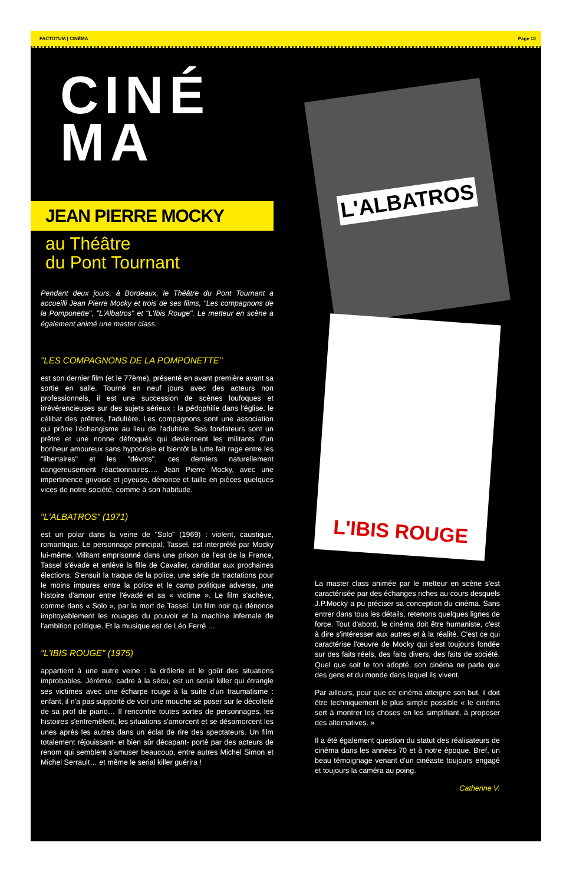FACTOTUM | CINÉMA Page 10
CINÉ
MA
JEAN PIERRE MOCKY
au Théâtre
du Pont Tournant
Pendant deux jours, à Bordeaux, le Théâtre du Pont Tournant a accueilli Jean Pierre Mocky et trois de ses films, "Les compagnons de la Pomponette", "L'Albatros" et "L'Ibis Rouge". Le metteur en scène a également animé une master class.
"LES COMPAGNONS DE LA POMPONETTE"
est son dernier film (et le 77ème), présenté en avant première avant sa sortie en salle. Tourné en neuf jours avec des acteurs non professionnels, il est une succession de scènes loufoques et irrévérencieuses sur des sujets sérieux : la pédophilie dans l'église, le célibat des prêtres, l'adultère. Les compagnons sont une association qui prône l'échangisme au lieu de l'adultère. Ses fondateurs sont un prêtre et une nonne défroqués qui deviennent les militants d'un bonheur amoureux sans hypocrisie et bientôt la lutte fait rage entre les "libertaires" et les "dévots", ces derniers naturellement dangereusement réactionnaires…. Jean Pierre Mocky, avec une impertinence grivoise et joyeuse, dénonce et taille en pièces quelques vices de notre société, comme à son habitude.
"L'ALBATROS" (1971)
est un polar dans la veine de "Solo" (1969) : violent, caustique, romantique. Le personnage principal, Tassel, est interprété par Mocky lui-même. Militant emprisonné dans une prison de l'est de la France, Tassel s'évade et enlève la fille de Cavalier, candidat aux prochaines élections. S'ensuit la traque de la police, une série de tractations pour le moins impures entre la police et le camp politique adverse, une histoire d'amour entre l'évadé et sa « victime ». Le film s'achève, comme dans « Solo », par la mort de Tassel. Un film noir qui dénonce impitoyablement les rouages du pouvoir et la machine infernale de l'ambition politique. Et la musique est de Léo Ferré …
"L'IBIS ROUGE" (1975)
appartient à une autre veine : la drôlerie et le goût des situations improbables. Jérémie, cadre à la sécu, est un serial killer qui étrangle ses victimes avec une écharpe rouge à la suite d'un traumatisme : enfant, il n'a pas supporté de voir une mouche se poser sur le décolleté de sa prof de piano… Il rencontre toutes sortes de personnages, les histoires s'entremêlent, les situations s'amorcent et se désamorcent les unes après les autres dans un éclat de rire des spectateurs. Un film totalement réjouissant- et bien sûr décapant- porté par des acteurs de renom qui semblent s'amuser beaucoup, entre autres Michel Simon et Michel Serrault… et même le serial killer guérira !
L'ALBATROS
L'IBIS ROUGE
La master class animée par le metteur en scène s'est caractérisée par des échanges riches au cours desquels J.P.Mocky a pu préciser sa conception du cinéma. Sans entrer dans tous les détails, retenons quelques lignes de force. Tout d'abord, le cinéma doit être humaniste, c'est à dire s'intéresser aux autres et à la réalité. C'est ce qui caractérise l'œuvre de Mocky qui s'est toujours fondée sur des faits réels, des faits divers, des faits de société. Quel que soit le ton adopté, son cinéma ne parle que des gens et du monde dans lequel ils vivent.
Par ailleurs, pour que ce cinéma atteigne son but, il doit être techniquement le plus simple possible « le cinéma sert à montrer les choses en les simplifiant, à proposer des alternatives. »
Il a été également question du statut des réalisateurs de cinéma dans les années 70 et à notre époque. Bref, un beau témoignage venant d'un cinéaste toujours engagé et toujours la caméra au poing.
Catherine V.